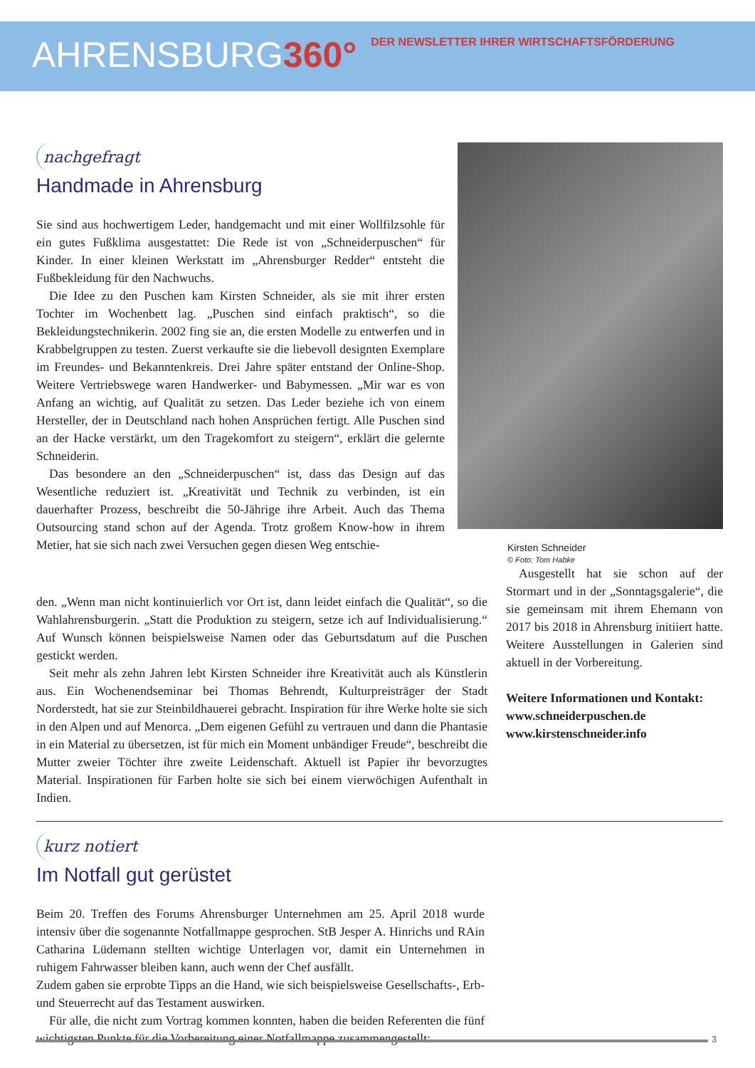AHRENSBURG360°
DER NEWSLETTER IHRER WIRTSCHAFTSFÖRDERUNG
nachgefragt
Handmade in Ahrensburg
Sie sind aus hochwertigem Leder, handgemacht und mit einer Wollfilzsohle für ein gutes Fußklima ausgestattet: Die Rede ist von „Schneiderpuschen“ für Kinder. In einer kleinen Werkstatt im „Ahrensburger Redder“ entsteht die Fußbekleidung für den Nachwuchs.
Die Idee zu den Puschen kam Kirsten Schneider, als sie mit ihrer ersten Tochter im Wochenbett lag. „Puschen sind einfach praktisch“, so die Bekleidungstechnikerin. 2002 fing sie an, die ersten Modelle zu entwerfen und in Krabbelgruppen zu testen. Zuerst verkaufte sie die liebevoll designten Exemplare im Freundes- und Bekanntenkreis. Drei Jahre später entstand der Online-Shop. Weitere Vertriebswege waren Handwerker- und Babymessen. „Mir war es von Anfang an wichtig, auf Qualität zu setzen. Das Leder beziehe ich von einem Hersteller, der in Deutschland nach hohen Ansprüchen fertigt. Alle Puschen sind an der Hacke verstärkt, um den Tragekomfort zu steigern“, erklärt die gelernte Schneiderin.
Das besondere an den „Schneiderpuschen“ ist, dass das Design auf das Wesentliche reduziert ist. „Kreativität und Technik zu verbinden, ist ein dauerhafter Prozess, beschreibt die 50-Jährige ihre Arbeit. Auch das Thema Outsourcing stand schon auf der Agenda. Trotz großem Know-how in ihrem Metier, hat sie sich nach zwei Versuchen gegen diesen Weg entschie-
Kirsten Schneider
© Foto: Tom Habke
den. „Wenn man nicht kontinuierlich vor Ort ist, dann leidet einfach die Qualität“, so die Wahlahrensburgerin. „Statt die Produktion zu steigern, setze ich auf Individualisierung.“ Auf Wunsch können beispielsweise Namen oder das Geburtsdatum auf die Puschen gestickt werden.
Seit mehr als zehn Jahren lebt Kirsten Schneider ihre Kreativität auch als Künstlerin aus. Ein Wochenendseminar bei Thomas Behrendt, Kulturpreisträger der Stadt Norderstedt, hat sie zur Steinbildhauerei gebracht. Inspiration für ihre Werke holte sie sich in den Alpen und auf Menorca. „Dem eigenen Gefühl zu vertrauen und dann die Phantasie in ein Material zu übersetzen, ist für mich ein Moment unbändiger Freude“, beschreibt die Mutter zweier Töchter ihre zweite Leidenschaft. Aktuell ist Papier ihr bevorzugtes Material. Inspirationen für Farben holte sie sich bei einem vierwöchigen Aufenthalt in Indien.
Ausgestellt hat sie schon auf der Stormart und in der „Sonntagsgalerie“, die sie gemeinsam mit ihrem Ehemann von 2017 bis 2018 in Ahrensburg initiiert hatte. Weitere Ausstellungen in Galerien sind aktuell in der Vorbereitung.
Weitere Informationen und Kontakt:
www.schneiderpuschen.de
www.kirstenschneider.info
kurz notiert
Im Notfall gut gerüstet
Beim 20. Treffen des Forums Ahrensburger Unternehmen am 25. April 2018 wurde intensiv über die sogenannte Notfallmappe gesprochen. StB Jesper A. Hinrichs und RAin Catharina Lüdemann stellten wichtige Unterlagen vor, damit ein Unternehmen in ruhigem Fahrwasser bleiben kann, auch wenn der Chef ausfällt.
Zudem gaben sie erprobte Tipps an die Hand, wie sich beispielsweise Gesellschafts-, Erb- und Steuerrecht auf das Testament auswirken.
Für alle, die nicht zum Vortrag kommen konnten, haben die beiden Referenten die fünf wichtigsten Punkte für die Vorbereitung einer Notfallmappe zusammengestellt:
3